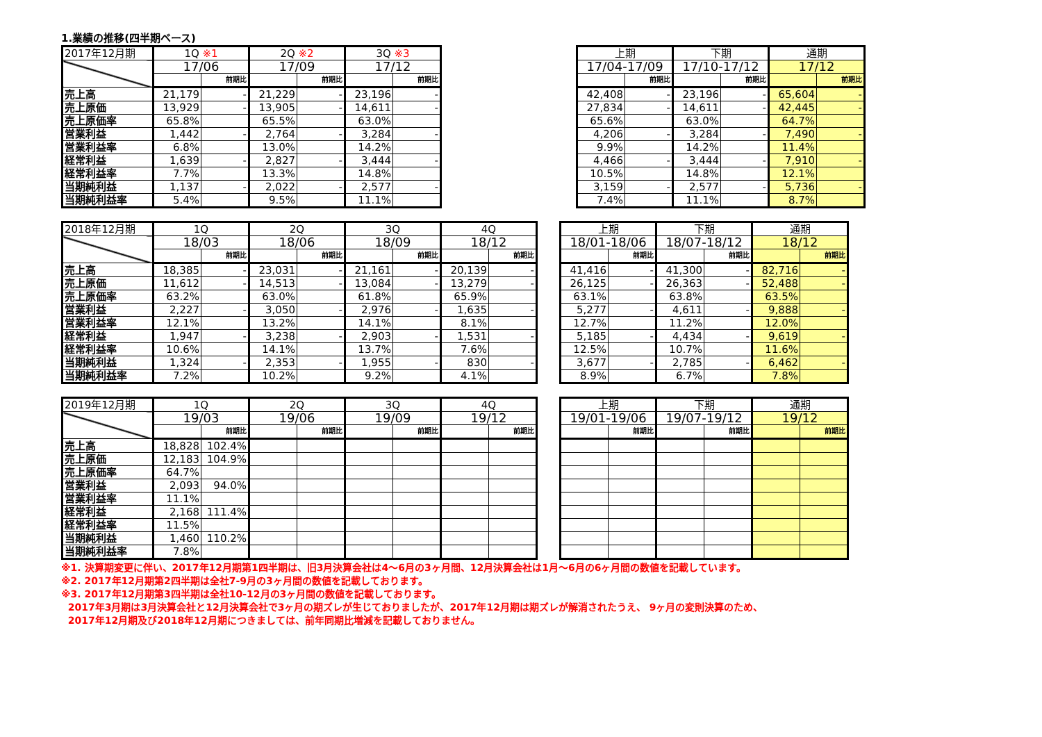1.業績の推移(四半期ベース)
| 2017年12月期 | 1Q ※1 | | 2Q ※2 | | 3Q ※3 | |
| --- | --- | --- | --- | --- | --- | --- |
| | 17/06 | | 17/09 | | 17/12 | |
| | | 前期比 | | 前期比 | | 前期比 |
| 売上高 | 21,179 | - | 21,229 | - | 23,196 | - |
| 売上原価 | 13,929 | - | 13,905 | - | 14,611 | - |
| 売上原価率 | 65.8% | | 65.5% | | 63.0% | |
| 営業利益 | 1,442 | - | 2,764 | - | 3,284 | - |
| 営業利益率 | 6.8% | | 13.0% | | 14.2% | |
| 経常利益 | 1,639 | - | 2,827 | - | 3,444 | - |
| 経常利益率 | 7.7% | | 13.3% | | 14.8% | |
| 当期純利益 | 1,137 | - | 2,022 | - | 2,577 | - |
| 当期純利益率 | 5.4% | | 9.5% | | 11.1% | |
| 上期 | | 下期 | | 通期 | |
| --- | --- | --- | --- | --- | --- |
| 17/04-17/09 | | 17/10-17/12 | | 17/12 | |
| | 前期比 | | 前期比 | | 前期比 |
| 42,408 | - | 23,196 | - | 65,604 | - |
| 27,834 | - | 14,611 | - | 42,445 | - |
| 65.6% | | 63.0% | | 64.7% | |
| 4,206 | - | 3,284 | - | 7,490 | - |
| 9.9% | | 14.2% | | 11.4% | |
| 4,466 | - | 3,444 | - | 7,910 | - |
| 10.5% | | 14.8% | | 12.1% | |
| 3,159 | - | 2,577 | - | 5,736 | - |
| 7.4% | | 11.1% | | 8.7% | |
| 2018年12月期 | 1Q | | 2Q | | 3Q | | 4Q | |
| --- | --- | --- | --- | --- | --- | --- | --- | --- |
| | 18/03 | | 18/06 | | 18/09 | | 18/12 | |
| | | 前期比 | | 前期比 | | 前期比 | | 前期比 |
| 売上高 | 18,385 | - | 23,031 | - | 21,161 | - | 20,139 | - |
| 売上原価 | 11,612 | - | 14,513 | - | 13,084 | - | 13,279 | - |
| 売上原価率 | 63.2% | | 63.0% | | 61.8% | | 65.9% | |
| 営業利益 | 2,227 | - | 3,050 | - | 2,976 | - | 1,635 | - |
| 営業利益率 | 12.1% | | 13.2% | | 14.1% | | 8.1% | |
| 経常利益 | 1,947 | - | 3,238 | - | 2,903 | - | 1,531 | - |
| 経常利益率 | 10.6% | | 14.1% | | 13.7% | | 7.6% | |
| 当期純利益 | 1,324 | - | 2,353 | - | 1,955 | - | 830 | - |
| 当期純利益率 | 7.2% | | 10.2% | | 9.2% | | 4.1% | |
| 上期 | | 下期 | | 通期 | |
| --- | --- | --- | --- | --- | --- |
| 18/01-18/06 | | 18/07-18/12 | | 18/12 | |
| | 前期比 | | 前期比 | | 前期比 |
| 41,416 | - | 41,300 | - | 82,716 | - |
| 26,125 | - | 26,363 | - | 52,488 | - |
| 63.1% | | 63.8% | | 63.5% | |
| 5,277 | - | 4,611 | - | 9,888 | - |
| 12.7% | | 11.2% | | 12.0% | |
| 5,185 | - | 4,434 | - | 9,619 | - |
| 12.5% | | 10.7% | | 11.6% | |
| 3,677 | - | 2,785 | - | 6,462 | - |
| 8.9% | | 6.7% | | 7.8% | |
| 2019年12月期 | 1Q | | 2Q | | 3Q | | 4Q | |
| --- | --- | --- | --- | --- | --- | --- | --- | --- |
| | 19/03 | | 19/06 | | 19/09 | | 19/12 | |
| | | 前期比 | | 前期比 | | 前期比 | | 前期比 |
| 売上高 | 18,828 | 102.4% | | | | | | |
| 売上原価 | 12,183 | 104.9% | | | | | | |
| 売上原価率 | 64.7% | | | | | | | |
| 営業利益 | 2,093 | 94.0% | | | | | | |
| 営業利益率 | 11.1% | | | | | | | |
| 経常利益 | 2,168 | 111.4% | | | | | | |
| 経常利益率 | 11.5% | | | | | | | |
| 当期純利益 | 1,460 | 110.2% | | | | | | |
| 当期純利益率 | 7.8% | | | | | | | |
| 上期 | | 下期 | | 通期 | |
| --- | --- | --- | --- | --- | --- |
| 19/01-19/06 | | 19/07-19/12 | | 19/12 | |
| | 前期比 | | 前期比 | | 前期比 |
※1. 決算期変更に伴い、2017年12月期第1四半期は、旧3月決算会社は4～6月の3ヶ月間、12月決算会社は1月～6月の6ヶ月間の数値を記載しています。
※2. 2017年12月期第2四半期は全社7-9月の3ヶ月間の数値を記載しております。
※3. 2017年12月期第3四半期は全社10-12月の3ヶ月間の数値を記載しております。
2017年3月期は3月決算会社と12月決算会社で3ヶ月の期ズレが生じておりましたが、2017年12月期は期ズレが解消されたうえ、 9ヶ月の変則決算のため、
2017年12月期及び2018年12月期につきましては、前年同期比増減を記載しておりません。